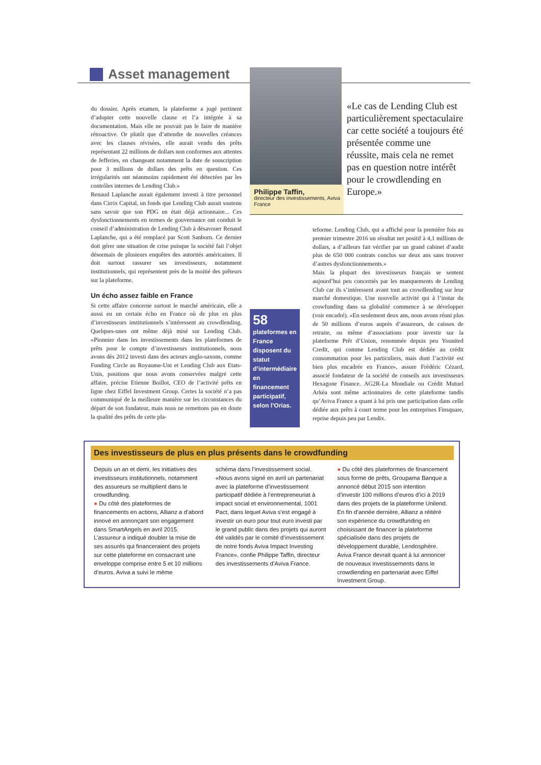Asset management
du dossier. Après examen, la plateforme a jugé pertinent d’adopter cette nouvelle clause et l’a intégrée à sa documentation. Mais elle ne pouvait pas le faire de manière rétroactive. Or plutôt que d’attendre de nouvelles créances avec les clauses révisées, elle aurait vendu des prêts représentant 22 millions de dollars non conformes aux attentes de Jefferies, en changeant notamment la date de souscription pour 3 millions de dollars des prêts en question. Ces irrégularités ont néanmoins rapidement été détectées par les contrôles internes de Lending Club.»
Renaud Laplanche aurait également investi à titre personnel dans Cirrix Capital, un fonds que Lending Club aurait soutenu sans savoir que son PDG en était déjà actionnaire... Ces dysfonctionnements en termes de gouvernance ont conduit le conseil d’administration de Lending Club à désavouer Renaud Laplanche, qui a été remplacé par Scott Sanborn. Ce dernier doit gérer une situation de crise puisque la société fait l’objet désormais de plusieurs enquêtes des autorités américaines. Il doit surtout rassurer ses investisseurs, notamment institutionnels, qui représentent près de la moitié des prêteurs sur la plateforme.
Un écho assez faible en France
Si cette affaire concerne surtout le marché américain, elle a aussi eu un certain écho en France où de plus en plus d’investisseurs institutionnels s’intéressent au crowdlending. Quelques-unes ont même déjà misé sur Lending Club. «Pionnier dans les investissements dans les plateformes de prêts pour le compte d’investisseurs institutionnels, nous avons dès 2012 investi dans des acteurs anglo-saxons, comme Funding Circle au Royaume-Uni et Lending Club aux Etats-Unis, positions que nous avons conservées malgré cette affaire, précise Etienne Boillot, CEO de l’activité prêts en ligne chez Eiffel Investment Group. Certes la société n’a pas communiqué de la meilleure manière sur les circonstances du départ de son fondateur, mais nous ne remettons pas en doute la qualité des prêts de cette pla-
Philippe Taffin,
directeur des investissements, Aviva France
«Le cas de Lending Club est particulièrement spectaculaire car cette société a toujours été présentée comme une réussite, mais cela ne remet pas en question notre intérêt pour le crowdlending en Europe.»
58
plateformes en France disposent du statut d’intermédiaire en financement participatif, selon l’Orias.
teforme. Lending Club, qui a affiché pour la première fois au premier trimestre 2016 un résultat net positif à 4,1 millions de dollars, a d’ailleurs fait vérifier par un grand cabinet d’audit plus de 650 000 contrats conclus sur deux ans sans trouver d’autres dysfonctionnements.»
Mais la plupart des investisseurs français se sentent aujourd’hui peu concernés par les manquements de Lending Club car ils s’intéressent avant tout au crowdlending sur leur marché domestique. Une nouvelle activité qui à l’instar du crowfunding dans sa globalité commence à se développer (voir encadré). «En seulement deux ans, nous avons réuni plus de 50 millions d’euros auprès d’assureurs, de caisses de retraite, ou même d’associations pour investir sur la plateforme Prêt d’Union, renommée depuis peu Younited Credit, qui comme Lending Club est dédiée au crédit consommation pour les particuliers, mais dont l’activité est bien plus encadrée en France», assure Frédéric Cézard, associé fondateur de la société de conseils aux investisseurs Hexagone Finance. AG2R-La Mondiale ou Crédit Mutuel Arkéa sont même actionnaires de cette plateforme tandis qu’Aviva France a quant à lui pris une participation dans celle dédiée aux prêts à court terme pour les entreprises Finsquare, reprise depuis peu par Lendix.
Des investisseurs de plus en plus présents dans le crowdfunding
Depuis un an et demi, les initiatives des investisseurs institutionnels, notamment des assureurs se multiplient dans le crowdfunding.
● Du côté des plateformes de financements en actions, Allianz a d’abord innové en annonçant son engagement dans SmartAngels en avril 2015. L’assureur a indiqué doubler la mise de ses assurés qui financeraient des projets sur cette plateforme en consacrant une enveloppe comprise entre 5 et 10 millions d’euros. Aviva a suivi le même
schéma dans l’investissement social. «Nous avons signé en avril un partenariat avec la plateforme d’investissement participatif dédiée à l’entrepreneuriat à impact social et environnemental, 1001 Pact, dans lequel Aviva s’est engagé à investir un euro pour tout euro investi par le grand public dans des projets qui auront été validés par le comité d’investissement de notre fonds Aviva Impact Investing France», confie Philippe Taffin, directeur des investissements d’Aviva France.
● Du côté des plateformes de financement sous forme de prêts, Groupama Banque a annoncé début 2015 son intention d’investir 100 millions d’euros d’ici à 2019 dans des projets de la plateforme Unilend. En fin d’année dernière, Allianz a réitéré son expérience du crowdfunding en choisissant de financer la plateforme spécialisée dans des projets de développement durable, Lendosphère. Aviva France devrait quant à lui annoncer de nouveaux investissements dans le crowdlending en partenariat avec Eiffel Investment Group.